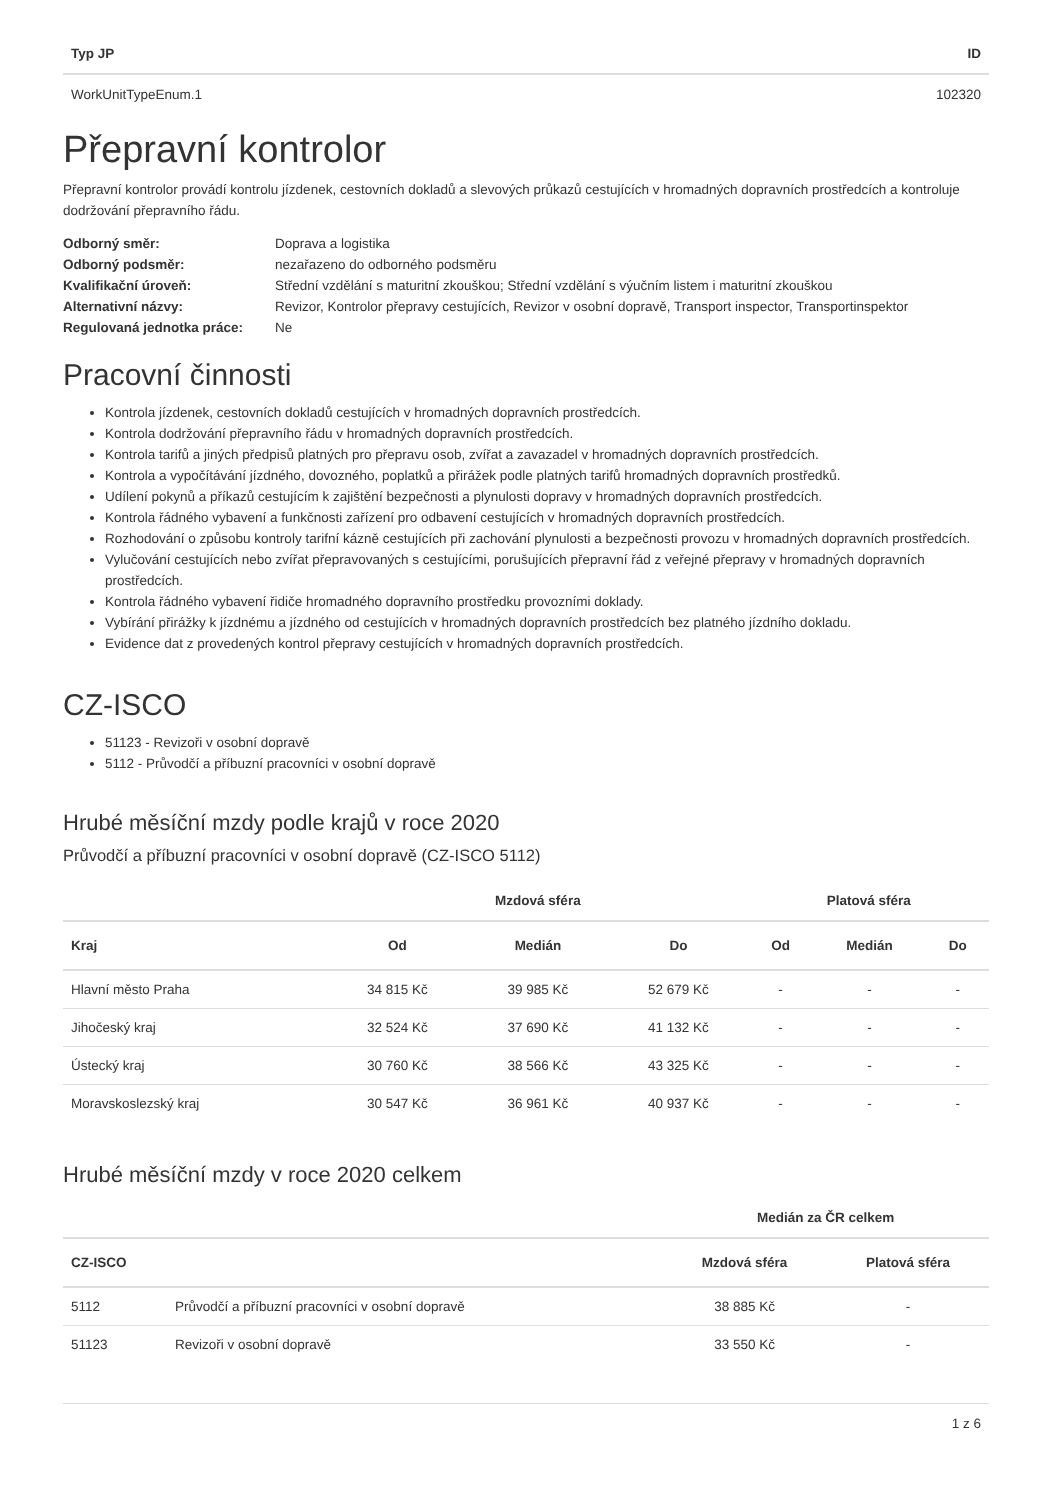| Typ JP | ID |
| --- | --- |
| WorkUnitTypeEnum.1 | 102320 |
Přepravní kontrolor
Přepravní kontrolor provádí kontrolu jízdenek, cestovních dokladů a slevových průkazů cestujících v hromadných dopravních prostředcích a kontroluje dodržování přepravního řádu.
| Odborný směr: | Doprava a logistika |
| Odborný podsměr: | nezařazeno do odborného podsměru |
| Kvalifikační úroveň: | Střední vzdělání s maturitní zkouškou; Střední vzdělání s výučním listem i maturitní zkouškou |
| Alternativní názvy: | Revizor, Kontrolor přepravy cestujících, Revizor v osobní dopravě, Transport inspector, Transportinspektor |
| Regulovaná jednotka práce: | Ne |
Pracovní činnosti
Kontrola jízdenek, cestovních dokladů cestujících v hromadných dopravních prostředcích.
Kontrola dodržování přepravního řádu v hromadných dopravních prostředcích.
Kontrola tarifů a jiných předpisů platných pro přepravu osob, zvířat a zavazadel v hromadných dopravních prostředcích.
Kontrola a vypočítávání jízdného, dovozného, poplatků a přirážek podle platných tarifů hromadných dopravních prostředků.
Udílení pokynů a příkazů cestujícím k zajištění bezpečnosti a plynulosti dopravy v hromadných dopravních prostředcích.
Kontrola řádného vybavení a funkčnosti zařízení pro odbavení cestujících v hromadných dopravních prostředcích.
Rozhodování o způsobu kontroly tarifní kázně cestujících při zachování plynulosti a bezpečnosti provozu v hromadných dopravních prostředcích.
Vylučování cestujících nebo zvířat přepravovaných s cestujícími, porušujících přepravní řád z veřejné přepravy v hromadných dopravních prostředcích.
Kontrola řádného vybavení řidiče hromadného dopravního prostředku provozními doklady.
Vybírání přirážky k jízdnému a jízdného od cestujících v hromadných dopravních prostředcích bez platného jízdního dokladu.
Evidence dat z provedených kontrol přepravy cestujících v hromadných dopravních prostředcích.
CZ-ISCO
51123 - Revizoři v osobní dopravě
5112 - Průvodčí a příbuzní pracovníci v osobní dopravě
Hrubé měsíční mzdy podle krajů v roce 2020
Průvodčí a příbuzní pracovníci v osobní dopravě (CZ-ISCO 5112)
| | Mzdová sféra | | | Platová sféra | | |
| --- | --- | --- | --- | --- | --- | --- |
| Kraj | Od | Medián | Do | Od | Medián | Do |
| Hlavní město Praha | 34 815 Kč | 39 985 Kč | 52 679 Kč | - | - | - |
| Jihočeský kraj | 32 524 Kč | 37 690 Kč | 41 132 Kč | - | - | - |
| Ústecký kraj | 30 760 Kč | 38 566 Kč | 43 325 Kč | - | - | - |
| Moravskoslezský kraj | 30 547 Kč | 36 961 Kč | 40 937 Kč | - | - | - |
Hrubé měsíční mzdy v roce 2020 celkem
| | | Medián za ČR celkem | |
| --- | --- | --- | --- |
| CZ-ISCO | | Mzdová sféra | Platová sféra |
| 5112 | Průvodčí a příbuzní pracovníci v osobní dopravě | 38 885 Kč | - |
| 51123 | Revizoři v osobní dopravě | 33 550 Kč | - |
1 z 6